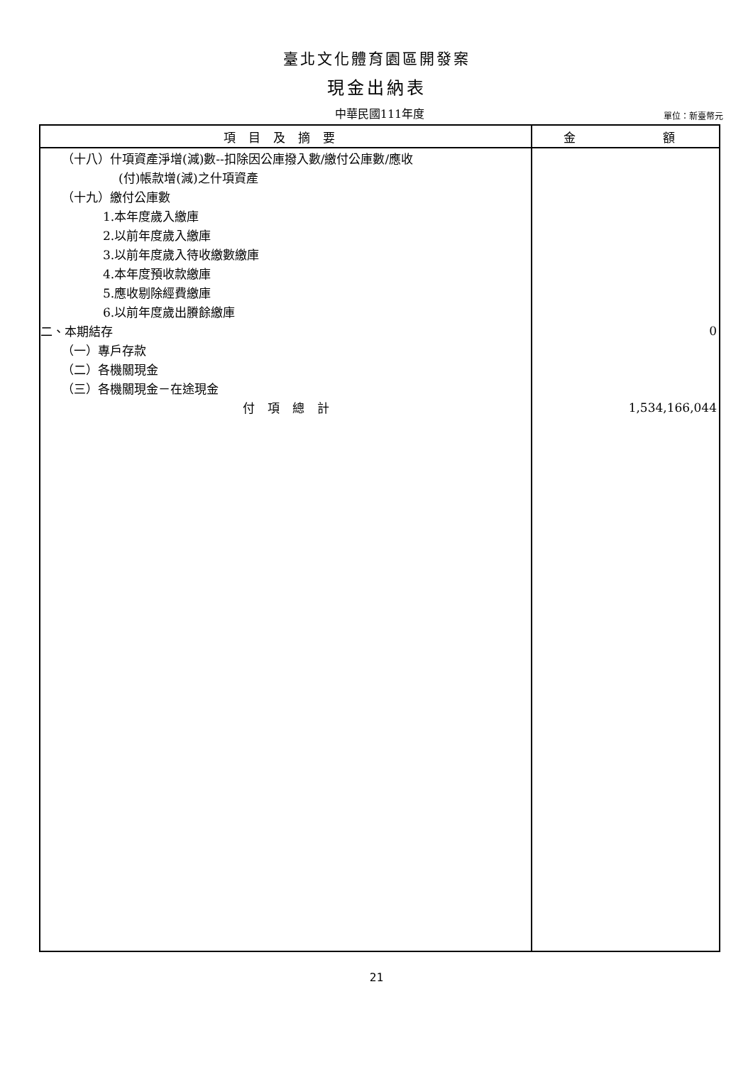臺北文化體育園區開發案
現金出納表
中華民國111年度
單位：新臺幣元
| 項目及摘要 | 金 額 |
| --- | --- |
| （十八）什項資產淨增(減)數--扣除因公庫撥入數/繳付公庫數/應收 | |
| (付)帳款增(減)之什項資產 | |
| （十九）繳付公庫數 | |
| 1.本年度歲入繳庫 | |
| 2.以前年度歲入繳庫 | |
| 3.以前年度歲入待收繳數繳庫 | |
| 4.本年度預收款繳庫 | |
| 5.應收剔除經費繳庫 | |
| 6.以前年度歲出賸餘繳庫 | |
| 二、本期結存 | 0 |
| （一）專戶存款 | |
| （二）各機關現金 | |
| （三）各機關現金－在途現金 | |
| 付項總計 | 1,534,166,044 |
21